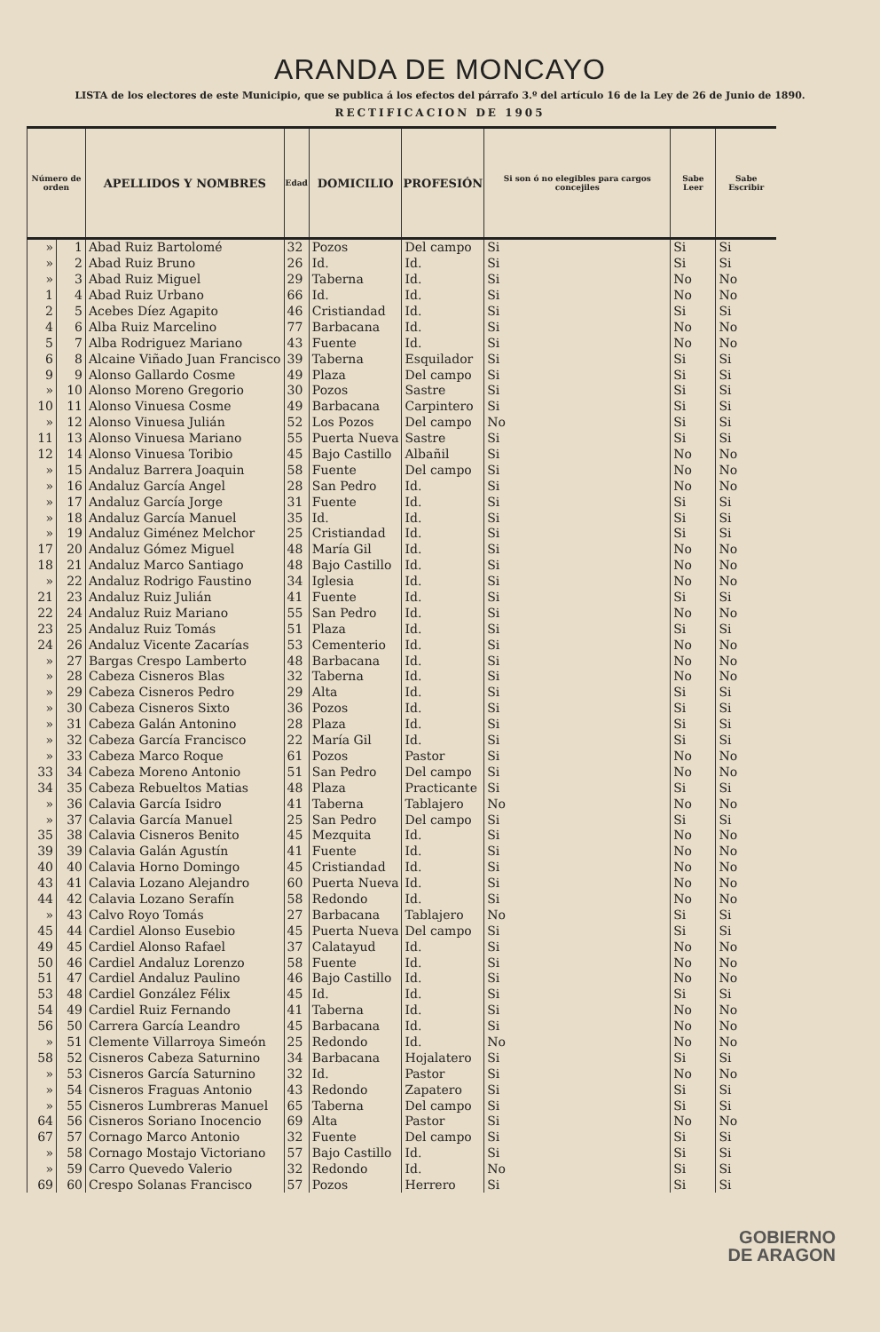ARANDA DE MONCAYO
LISTA de los electores de este Municipio, que se publica á los efectos del párrafo 3.º del artículo 16 de la Ley de 26 de Junio de 1890.
RECTIFICACION DE 1905
| Número de orden | | APELLIDOS Y NOMBRES | Edad | DOMICILIO | PROFESIÓN | Si son ó no elegibles para cargos concejiles | Sabe Leer | Sabe Escribir |
| --- | --- | --- | --- | --- | --- | --- | --- | --- |
| » | 1 | Abad Ruiz Bartolomé | 32 | Pozos | Del campo | Si | Si | Si |
| » | 2 | Abad Ruiz Bruno | 26 | Id. | Id. | Si | Si | Si |
| » | 3 | Abad Ruiz Miguel | 29 | Taberna | Id. | Si | No | No |
| 1 | 4 | Abad Ruiz Urbano | 66 | Id. | Id. | Si | No | No |
| 2 | 5 | Acebes Díez Agapito | 46 | Cristiandad | Id. | Si | Si | Si |
| 4 | 6 | Alba Ruiz Marcelino | 77 | Barbacana | Id. | Si | No | No |
| 5 | 7 | Alba Rodriguez Mariano | 43 | Fuente | Id. | Si | No | No |
| 6 | 8 | Alcaine Viñado Juan Francisco | 39 | Taberna | Esquilador | Si | Si | Si |
| 9 | 9 | Alonso Gallardo Cosme | 49 | Plaza | Del campo | Si | Si | Si |
| » | 10 | Alonso Moreno Gregorio | 30 | Pozos | Sastre | Si | Si | Si |
| 10 | 11 | Alonso Vinuesa Cosme | 49 | Barbacana | Carpintero | Si | Si | Si |
| » | 12 | Alonso Vinuesa Julián | 52 | Los Pozos | Del campo | No | Si | Si |
| 11 | 13 | Alonso Vinuesa Mariano | 55 | Puerta Nueva | Sastre | Si | Si | Si |
| 12 | 14 | Alonso Vinuesa Toribio | 45 | Bajo Castillo | Albañil | Si | No | No |
| » | 15 | Andaluz Barrera Joaquin | 58 | Fuente | Del campo | Si | No | No |
| » | 16 | Andaluz García Angel | 28 | San Pedro | Id. | Si | No | No |
| » | 17 | Andaluz García Jorge | 31 | Fuente | Id. | Si | Si | Si |
| » | 18 | Andaluz García Manuel | 35 | Id. | Id. | Si | Si | Si |
| » | 19 | Andaluz Giménez Melchor | 25 | Cristiandad | Id. | Si | Si | Si |
| 17 | 20 | Andaluz Gómez Miguel | 48 | María Gil | Id. | Si | No | No |
| 18 | 21 | Andaluz Marco Santiago | 48 | Bajo Castillo | Id. | Si | No | No |
| » | 22 | Andaluz Rodrigo Faustino | 34 | Iglesia | Id. | Si | No | No |
| 21 | 23 | Andaluz Ruiz Julián | 41 | Fuente | Id. | Si | Si | Si |
| 22 | 24 | Andaluz Ruiz Mariano | 55 | San Pedro | Id. | Si | No | No |
| 23 | 25 | Andaluz Ruiz Tomás | 51 | Plaza | Id. | Si | Si | Si |
| 24 | 26 | Andaluz Vicente Zacarías | 53 | Cementerio | Id. | Si | No | No |
| » | 27 | Bargas Crespo Lamberto | 48 | Barbacana | Id. | Si | No | No |
| » | 28 | Cabeza Cisneros Blas | 32 | Taberna | Id. | Si | No | No |
| » | 29 | Cabeza Cisneros Pedro | 29 | Alta | Id. | Si | Si | Si |
| » | 30 | Cabeza Cisneros Sixto | 36 | Pozos | Id. | Si | Si | Si |
| » | 31 | Cabeza Galán Antonino | 28 | Plaza | Id. | Si | Si | Si |
| » | 32 | Cabeza García Francisco | 22 | María Gil | Id. | Si | Si | Si |
| » | 33 | Cabeza Marco Roque | 61 | Pozos | Pastor | Si | No | No |
| 33 | 34 | Cabeza Moreno Antonio | 51 | San Pedro | Del campo | Si | No | No |
| 34 | 35 | Cabeza Rebueltos Matias | 48 | Plaza | Practicante | Si | Si | Si |
| » | 36 | Calavia García Isidro | 41 | Taberna | Tablajero | No | No | No |
| » | 37 | Calavia García Manuel | 25 | San Pedro | Del campo | Si | Si | Si |
| 35 | 38 | Calavia Cisneros Benito | 45 | Mezquita | Id. | Si | No | No |
| 39 | 39 | Calavia Galán Agustín | 41 | Fuente | Id. | Si | No | No |
| 40 | 40 | Calavia Horno Domingo | 45 | Cristiandad | Id. | Si | No | No |
| 43 | 41 | Calavia Lozano Alejandro | 60 | Puerta Nueva | Id. | Si | No | No |
| 44 | 42 | Calavia Lozano Serafín | 58 | Redondo | Id. | Si | No | No |
| » | 43 | Calvo Royo Tomás | 27 | Barbacana | Tablajero | No | Si | Si |
| 45 | 44 | Cardiel Alonso Eusebio | 45 | Puerta Nueva | Del campo | Si | Si | Si |
| 49 | 45 | Cardiel Alonso Rafael | 37 | Calatayud | Id. | Si | No | No |
| 50 | 46 | Cardiel Andaluz Lorenzo | 58 | Fuente | Id. | Si | No | No |
| 51 | 47 | Cardiel Andaluz Paulino | 46 | Bajo Castillo | Id. | Si | No | No |
| 53 | 48 | Cardiel González Félix | 45 | Id. | Id. | Si | Si | Si |
| 54 | 49 | Cardiel Ruiz Fernando | 41 | Taberna | Id. | Si | No | No |
| 56 | 50 | Carrera García Leandro | 45 | Barbacana | Id. | Si | No | No |
| » | 51 | Clemente Villarroya Simeón | 25 | Redondo | Id. | No | No | No |
| 58 | 52 | Cisneros Cabeza Saturnino | 34 | Barbacana | Hojalatero | Si | Si | Si |
| » | 53 | Cisneros García Saturnino | 32 | Id. | Pastor | Si | No | No |
| » | 54 | Cisneros Fraguas Antonio | 43 | Redondo | Zapatero | Si | Si | Si |
| » | 55 | Cisneros Lumbreras Manuel | 65 | Taberna | Del campo | Si | Si | Si |
| 64 | 56 | Cisneros Soriano Inocencio | 69 | Alta | Pastor | Si | No | No |
| 67 | 57 | Cornago Marco Antonio | 32 | Fuente | Del campo | Si | Si | Si |
| » | 58 | Cornago Mostajo Victoriano | 57 | Bajo Castillo | Id. | Si | Si | Si |
| » | 59 | Carro Quevedo Valerio | 32 | Redondo | Id. | No | Si | Si |
| 69 | 60 | Crespo Solanas Francisco | 57 | Pozos | Herrero | Si | Si | Si |
GOBIERNO
DE ARAGON